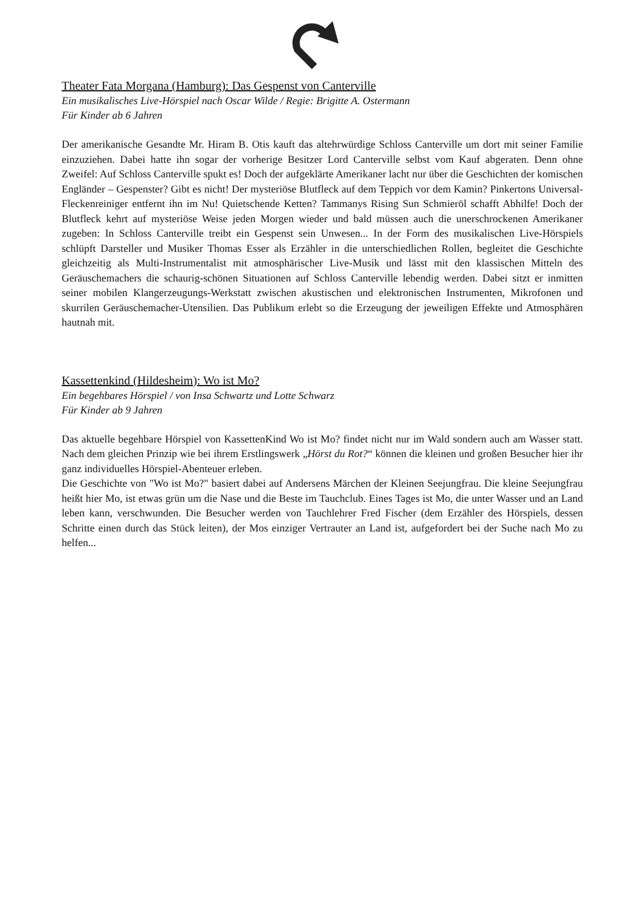Theater Fata Morgana (Hamburg): Das Gespenst von Canterville
Ein musikalisches Live-Hörspiel nach Oscar Wilde / Regie: Brigitte A. Ostermann
Für Kinder ab 6 Jahren
Der amerikanische Gesandte Mr. Hiram B. Otis kauft das altehrwürdige Schloss Canterville um dort mit seiner Familie einzuziehen. Dabei hatte ihn sogar der vorherige Besitzer Lord Canterville selbst vom Kauf abgeraten. Denn ohne Zweifel: Auf Schloss Canterville spukt es! Doch der aufgeklärte Amerikaner lacht nur über die Geschichten der komischen Engländer – Gespenster? Gibt es nicht! Der mysteriöse Blutfleck auf dem Teppich vor dem Kamin? Pinkertons Universal-Fleckenreiniger entfernt ihn im Nu! Quietschende Ketten? Tammanys Rising Sun Schmieröl schafft Abhilfe! Doch der Blutfleck kehrt auf mysteriöse Weise jeden Morgen wieder und bald müssen auch die unerschrockenen Amerikaner zugeben: In Schloss Canterville treibt ein Gespenst sein Unwesen... In der Form des musikalischen Live-Hörspiels schlüpft Darsteller und Musiker Thomas Esser als Erzähler in die unterschiedlichen Rollen, begleitet die Geschichte gleichzeitig als Multi-Instrumentalist mit atmosphärischer Live-Musik und lässt mit den klassischen Mitteln des Geräuschemachers die schaurig-schönen Situationen auf Schloss Canterville lebendig werden. Dabei sitzt er inmitten seiner mobilen Klangerzeugungs-Werkstatt zwischen akustischen und elektronischen Instrumenten, Mikrofonen und skurrilen Geräuschemacher-Utensilien. Das Publikum erlebt so die Erzeugung der jeweiligen Effekte und Atmosphären hautnah mit.
Kassettenkind (Hildesheim): Wo ist Mo?
Ein begehbares Hörspiel / von Insa Schwartz und Lotte Schwarz
Für Kinder ab 9 Jahren
Das aktuelle begehbare Hörspiel von KassettenKind Wo ist Mo? findet nicht nur im Wald sondern auch am Wasser statt. Nach dem gleichen Prinzip wie bei ihrem Erstlingswerk „Hörst du Rot?“ können die kleinen und großen Besucher hier ihr ganz individuelles Hörspiel-Abenteuer erleben.
Die Geschichte von "Wo ist Mo?" basiert dabei auf Andersens Märchen der Kleinen Seejungfrau. Die kleine Seejungfrau heißt hier Mo, ist etwas grün um die Nase und die Beste im Tauchclub. Eines Tages ist Mo, die unter Wasser und an Land leben kann, verschwunden. Die Besucher werden von Tauchlehrer Fred Fischer (dem Erzähler des Hörspiels, dessen Schritte einen durch das Stück leiten), der Mos einziger Vertrauter an Land ist, aufgefordert bei der Suche nach Mo zu helfen...